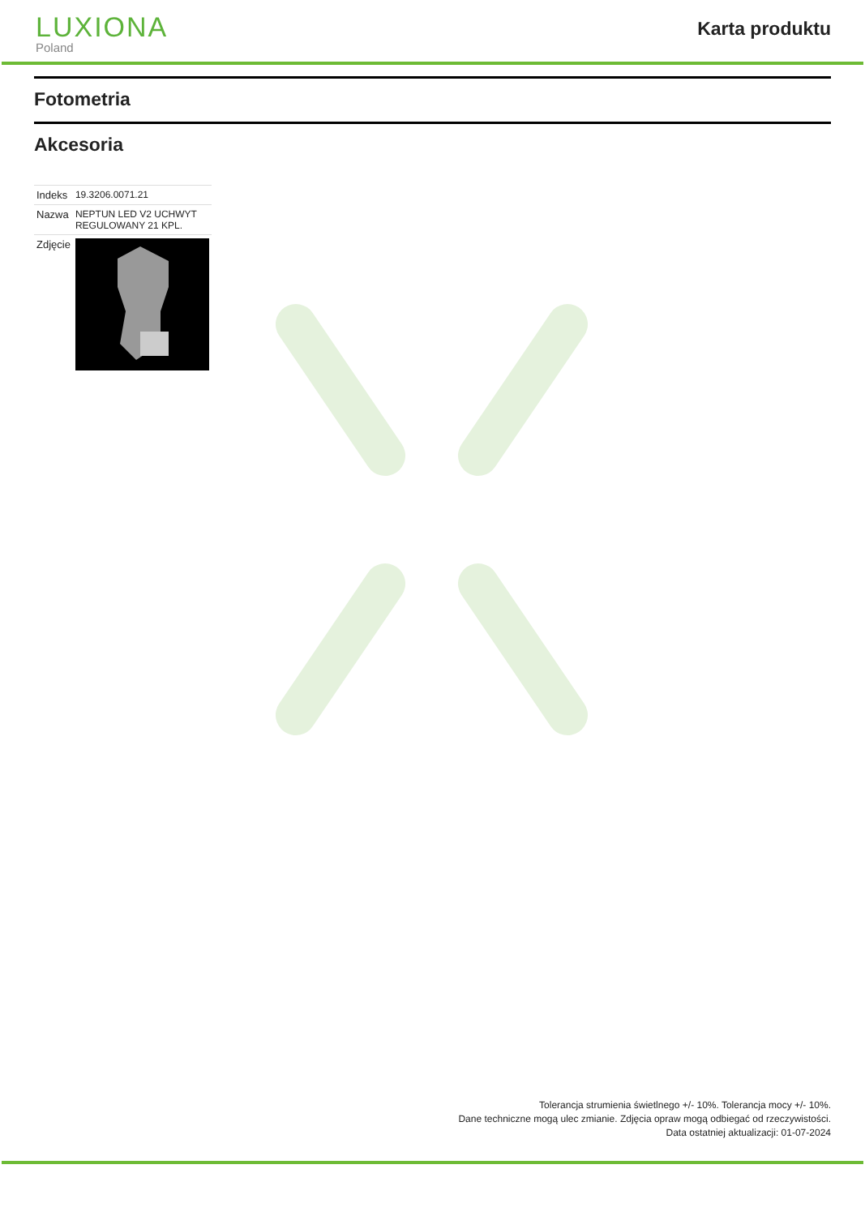LUXIONA
Poland
Karta produktu
Fotometria
Akcesoria
| Indeks | 19.3206.0071.21 |
| Nazwa | NEPTUN LED V2 UCHWYT REGULOWANY 21 KPL. |
| Zdjęcie | |
Tolerancja strumienia świetlnego +/- 10%. Tolerancja mocy +/- 10%.
Dane techniczne mogą ulec zmianie. Zdjęcia opraw mogą odbiegać od rzeczywistości.
Data ostatniej aktualizacji: 01-07-2024